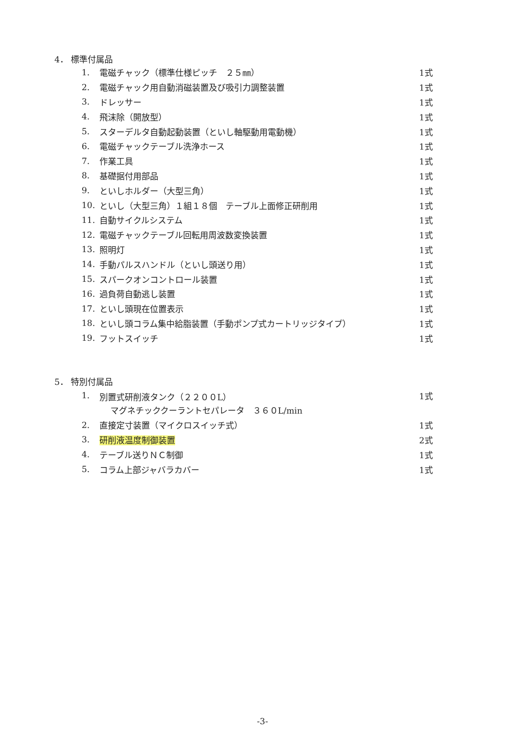4． 標準付属品
| 1. | 電磁チャック（標準仕様ピッチ ２５㎜） | 1式 |
| 2. | 電磁チャック用自動消磁装置及び吸引力調整装置 | 1式 |
| 3. | ドレッサー | 1式 |
| 4. | 飛沫除（開放型） | 1式 |
| 5. | スターデルタ自動起動装置（といし軸駆動用電動機） | 1式 |
| 6. | 電磁チャックテーブル洗浄ホース | 1式 |
| 7. | 作業工具 | 1式 |
| 8. | 基礎据付用部品 | 1式 |
| 9. | といしホルダー（大型三角） | 1式 |
| 10. | といし（大型三角）１組１８個 テーブル上面修正研削用 | 1式 |
| 11. | 自動サイクルシステム | 1式 |
| 12. | 電磁チャックテーブル回転用周波数変換装置 | 1式 |
| 13. | 照明灯 | 1式 |
| 14. | 手動パルスハンドル（といし頭送り用） | 1式 |
| 15. | スパークオンコントロール装置 | 1式 |
| 16. | 過負荷自動逃し装置 | 1式 |
| 17. | といし頭現在位置表示 | 1式 |
| 18. | といし頭コラム集中給脂装置（手動ポンプ式カートリッジタイプ） | 1式 |
| 19. | フットスイッチ | 1式 |
5． 特別付属品
| 1. | 別置式研削液タンク（２２００L） | 1式 |
| | マグネチッククーラントセパレータ ３６０L/min | |
| 2. | 直接定寸装置（マイクロスイッチ式） | 1式 |
| 3. | 研削液温度制御装置 | 2式 |
| 4. | テーブル送りＮＣ制御 | 1式 |
| 5. | コラム上部ジャバラカバー | 1式 |
-3-